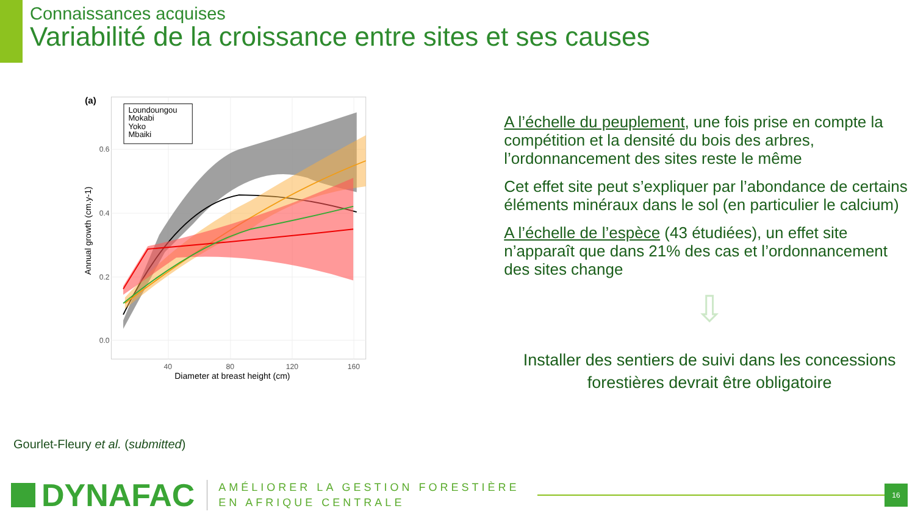Connaissances acquises
Variabilité de la croissance entre sites et ses causes
(a)
0.0
0.2
0.4
0.6
40
80
120
160
Diameter at breast height (cm)
Annual growth (cm.y-1)
Loundoungou
Mokabi
Yoko
Mbaiki
A l’échelle du peuplement, une fois prise en compte la compétition et la densité du bois des arbres, l’ordonnancement des sites reste le même
Cet effet site peut s’expliquer par l’abondance de certains éléments minéraux dans le sol (en particulier le calcium)
A l’échelle de l’espèce (43 étudiées), un effet site n’apparaît que dans 21% des cas et l’ordonnancement des sites change
⇩
Installer des sentiers de suivi dans les concessions forestières devrait être obligatoire
Gourlet-Fleury et al. (submitted)
DYNAFAC
AMÉLIORER LA GESTION FORESTIÈRE
EN AFRIQUE CENTRALE
16